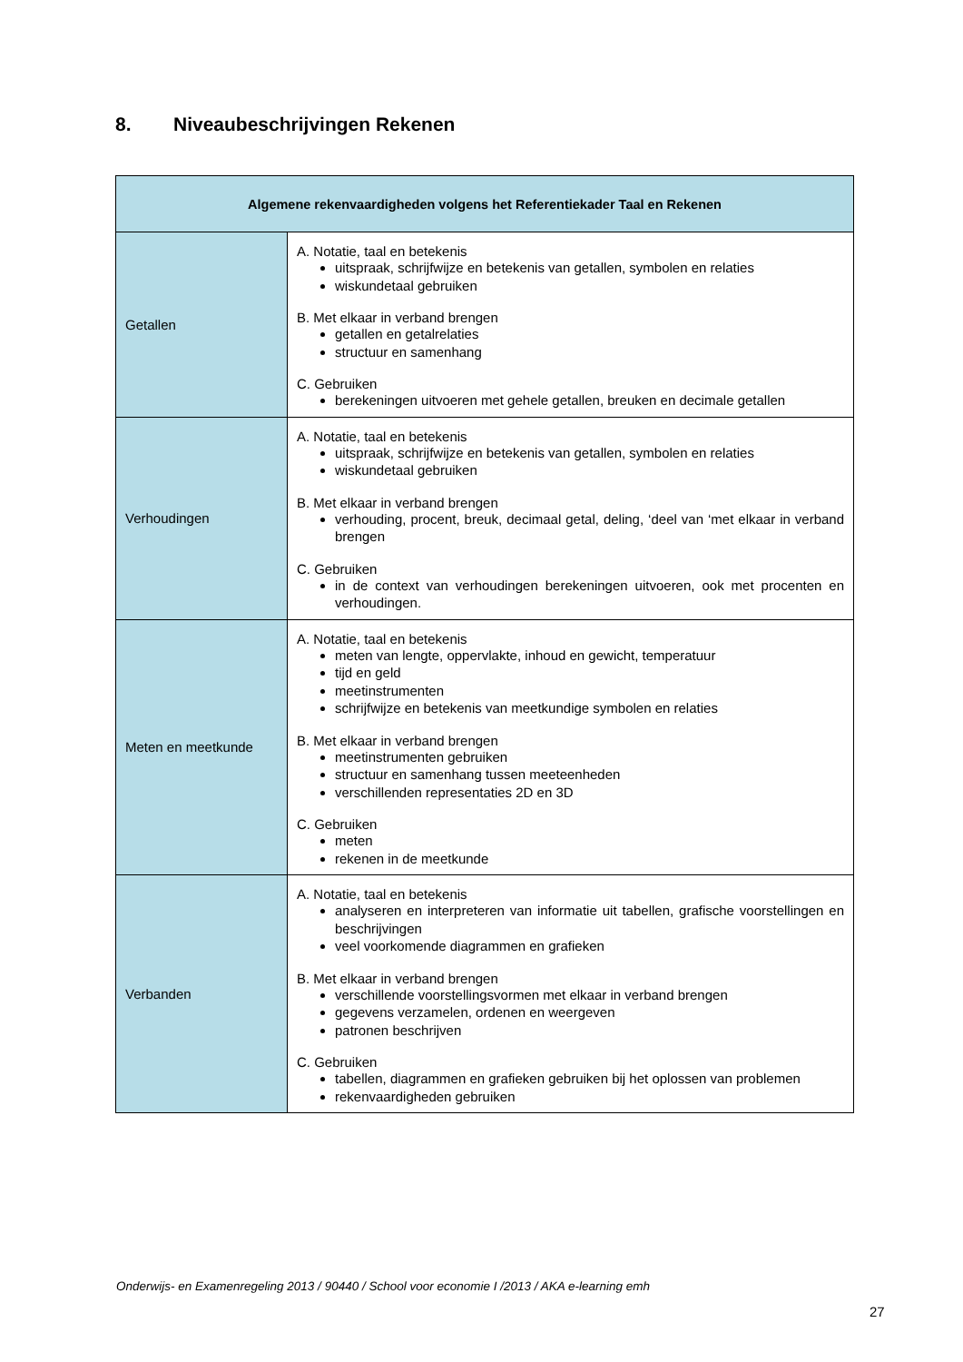8. Niveaubeschrijvingen Rekenen
| Algemene rekenvaardigheden volgens het Referentiekader Taal en Rekenen | |
| --- | --- |
| Getallen | A. Notatie, taal en betekenis uitspraak, schrijfwijze en betekenis van getallen, symbolen en relaties wiskundetaal gebruiken B. Met elkaar in verband brengen getallen en getalrelaties structuur en samenhang C. Gebruiken berekeningen uitvoeren met gehele getallen, breuken en decimale getallen |
| Verhoudingen | A. Notatie, taal en betekenis uitspraak, schrijfwijze en betekenis van getallen, symbolen en relaties wiskundetaal gebruiken B. Met elkaar in verband brengen verhouding, procent, breuk, decimaal getal, deling, ‘deel van ‘met elkaar in verband brengen C. Gebruiken in de context van verhoudingen berekeningen uitvoeren, ook met procenten en verhoudingen. |
| Meten en meetkunde | A. Notatie, taal en betekenis meten van lengte, oppervlakte, inhoud en gewicht, temperatuur tijd en geld meetinstrumenten schrijfwijze en betekenis van meetkundige symbolen en relaties B. Met elkaar in verband brengen meetinstrumenten gebruiken structuur en samenhang tussen meeteenheden verschillenden representaties 2D en 3D C. Gebruiken meten rekenen in de meetkunde |
| Verbanden | A. Notatie, taal en betekenis analyseren en interpreteren van informatie uit tabellen, grafische voorstellingen en beschrijvingen veel voorkomende diagrammen en grafieken B. Met elkaar in verband brengen verschillende voorstellingsvormen met elkaar in verband brengen gegevens verzamelen, ordenen en weergeven patronen beschrijven C. Gebruiken tabellen, diagrammen en grafieken gebruiken bij het oplossen van problemen rekenvaardigheden gebruiken |
Onderwijs- en Examenregeling 2013 / 90440 / School voor economie I /2013 / AKA e-learning emh
27